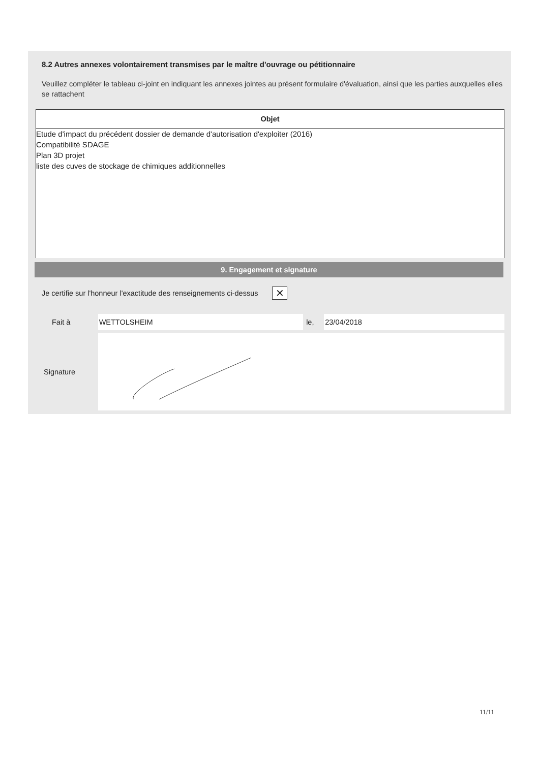8.2 Autres annexes volontairement transmises par le maître d'ouvrage ou pétitionnaire
Veuillez compléter le tableau ci-joint en indiquant les annexes jointes au présent formulaire d'évaluation, ainsi que les parties auxquelles elles se rattachent
| Objet |
| --- |
| Etude d'impact du précédent dossier de demande d'autorisation d'exploiter (2016) Compatibilité SDAGE Plan 3D projet liste des cuves de stockage de chimiques additionnelles |
9. Engagement et signature
Je certifie sur l'honneur l'exactitude des renseignements ci-dessus ✕
Fait à WETTOLSHEIM le, 23/04/2018
Signature
11/11